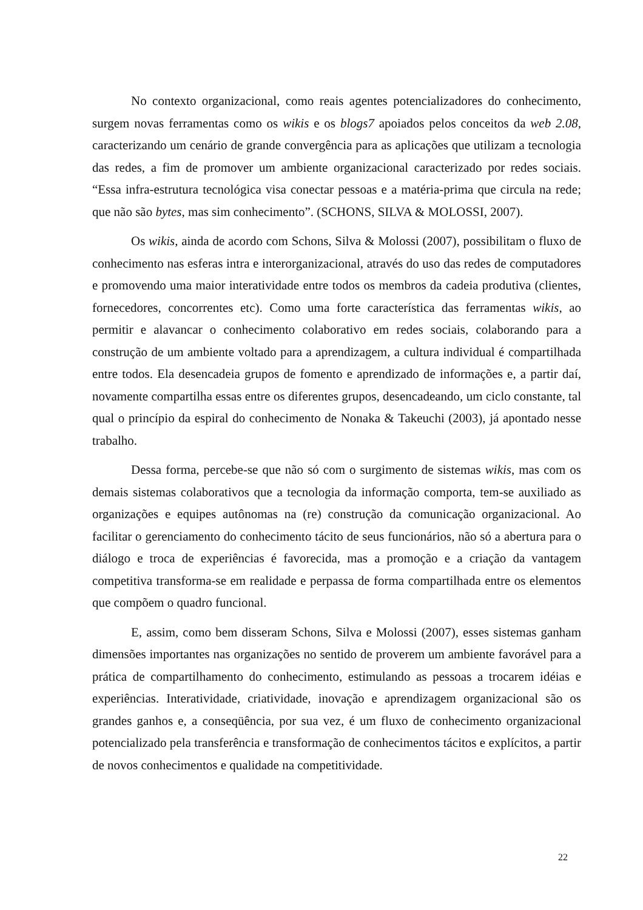No contexto organizacional, como reais agentes potencializadores do conhecimento, surgem novas ferramentas como os wikis e os blogs7 apoiados pelos conceitos da web 2.08, caracterizando um cenário de grande convergência para as aplicações que utilizam a tecnologia das redes, a fim de promover um ambiente organizacional caracterizado por redes sociais. “Essa infra-estrutura tecnológica visa conectar pessoas e a matéria-prima que circula na rede; que não são bytes, mas sim conhecimento”. (SCHONS, SILVA & MOLOSSI, 2007).
Os wikis, ainda de acordo com Schons, Silva & Molossi (2007), possibilitam o fluxo de conhecimento nas esferas intra e interorganizacional, através do uso das redes de computadores e promovendo uma maior interatividade entre todos os membros da cadeia produtiva (clientes, fornecedores, concorrentes etc). Como uma forte característica das ferramentas wikis, ao permitir e alavancar o conhecimento colaborativo em redes sociais, colaborando para a construção de um ambiente voltado para a aprendizagem, a cultura individual é compartilhada entre todos. Ela desencadeia grupos de fomento e aprendizado de informações e, a partir daí, novamente compartilha essas entre os diferentes grupos, desencadeando, um ciclo constante, tal qual o princípio da espiral do conhecimento de Nonaka & Takeuchi (2003), já apontado nesse trabalho.
Dessa forma, percebe-se que não só com o surgimento de sistemas wikis, mas com os demais sistemas colaborativos que a tecnologia da informação comporta, tem-se auxiliado as organizações e equipes autônomas na (re) construção da comunicação organizacional. Ao facilitar o gerenciamento do conhecimento tácito de seus funcionários, não só a abertura para o diálogo e troca de experiências é favorecida, mas a promoção e a criação da vantagem competitiva transforma-se em realidade e perpassa de forma compartilhada entre os elementos que compõem o quadro funcional.
E, assim, como bem disseram Schons, Silva e Molossi (2007), esses sistemas ganham dimensões importantes nas organizações no sentido de proverem um ambiente favorável para a prática de compartilhamento do conhecimento, estimulando as pessoas a trocarem idéias e experiências. Interatividade, criatividade, inovação e aprendizagem organizacional são os grandes ganhos e, a conseqüência, por sua vez, é um fluxo de conhecimento organizacional potencializado pela transferência e transformação de conhecimentos tácitos e explícitos, a partir de novos conhecimentos e qualidade na competitividade.
22